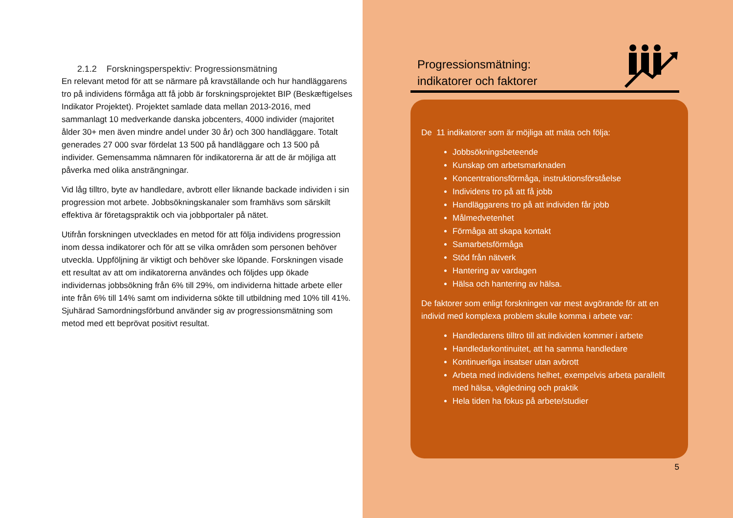2.1.2 Forskningsperspektiv: Progressionsmätning
En relevant metod för att se närmare på kravställande och hur handläggarens tro på individens förmåga att få jobb är forskningsprojektet BIP (Beskæftigelses Indikator Projektet). Projektet samlade data mellan 2013-2016, med sammanlagt 10 medverkande danska jobcenters, 4000 individer (majoritet ålder 30+ men även mindre andel under 30 år) och 300 handläggare. Totalt generades 27 000 svar fördelat 13 500 på handläggare och 13 500 på individer. Gemensamma nämnaren för indikatorerna är att de är möjliga att påverka med olika ansträngningar.
Vid låg tilltro, byte av handledare, avbrott eller liknande backade individen i sin progression mot arbete. Jobbsökningskanaler som framhävs som särskilt effektiva är företagspraktik och via jobbportaler på nätet.
Utifrån forskningen utvecklades en metod för att följa individens progression inom dessa indikatorer och för att se vilka områden som personen behöver utveckla. Uppföljning är viktigt och behöver ske löpande. Forskningen visade ett resultat av att om indikatorerna användes och följdes upp ökade individernas jobbsökning från 6% till 29%, om individerna hittade arbete eller inte från 6% till 14% samt om individerna sökte till utbildning med 10% till 41%. Sjuhärad Samordningsförbund använder sig av progressionsmätning som metod med ett beprövat positivt resultat.
Progressionsmätning:
indikatorer och faktorer
De 11 indikatorer som är möjliga att mäta och följa:
Jobbsökningsbeteende
Kunskap om arbetsmarknaden
Koncentrationsförmåga, instruktionsförståelse
Individens tro på att få jobb
Handläggarens tro på att individen får jobb
Målmedvetenhet
Förmåga att skapa kontakt
Samarbetsförmåga
Stöd från nätverk
Hantering av vardagen
Hälsa och hantering av hälsa.
De faktorer som enligt forskningen var mest avgörande för att en individ med komplexa problem skulle komma i arbete var:
Handledarens tilltro till att individen kommer i arbete
Handledarkontinuitet, att ha samma handledare
Kontinuerliga insatser utan avbrott
Arbeta med individens helhet, exempelvis arbeta parallellt med hälsa, vägledning och praktik
Hela tiden ha fokus på arbete/studier
5